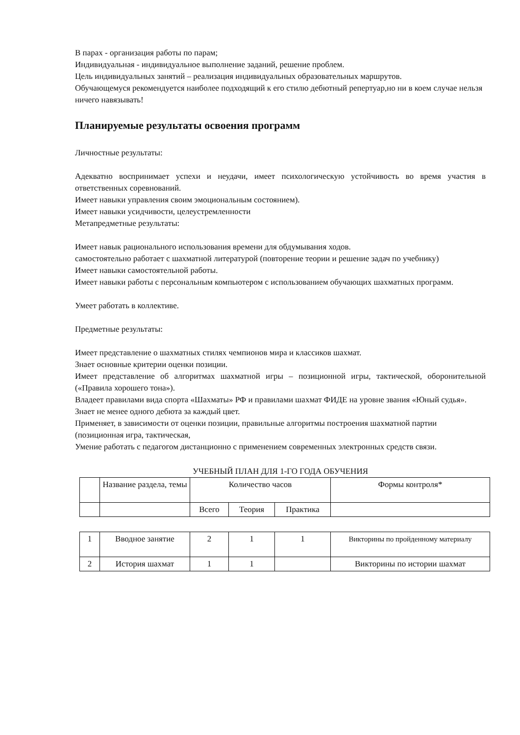В парах - организация работы по парам;
Индивидуальная - индивидуальное выполнение заданий, решение проблем.
Цель индивидуальных занятий – реализация индивидуальных образовательных маршрутов.
Обучающемуся рекомендуется наиболее подходящий к его стилю дебютный репертуар,но ни в коем случае нельзя ничего навязывать!
Планируемые результаты освоения программ
Личностные результаты:
Адекватно воспринимает успехи и неудачи, имеет психологическую устойчивость во время участия в ответственных соревнований.
Имеет навыки управления своим эмоциональным состоянием).
Имеет навыки усидчивости, целеустремленности
Метапредметные результаты:
Имеет навык рационального использования времени для обдумывания ходов.
самостоятельно работает с шахматной литературой (повторение теории и решение задач по учебнику)
Имеет навыки самостоятельной работы.
Имеет навыки работы с персональным компьютером с использованием обучающих шахматных программ.
Умеет работать в коллективе.
Предметные результаты:
Имеет представление о шахматных стилях чемпионов мира и классиков шахмат.
Знает основные критерии оценки позиции.
Имеет представление об алгоритмах шахматной игры – позиционной игры, тактической, оборонительной («Правила хорошего тона»).
Владеет правилами вида спорта «Шахматы» РФ и правилами шахмат ФИДЕ на уровне звания «Юный судья».
Знает не менее одного дебюта за каждый цвет.
Применяет, в зависимости от оценки позиции, правильные алгоритмы построения шахматной партии (позиционная игра, тактическая,
Умение работать с педагогом дистанционно с применением современных электронных средств связи.
УЧЕБНЫЙ ПЛАН ДЛЯ 1-ГО ГОДА ОБУЧЕНИЯ
| | Название раздела, темы | Количество часов | | | Формы контроля* |
| --- | --- | --- | --- | --- | --- |
| | | Всего | Теория | Практика | |
| 1 | Вводное занятие | 2 | 1 | 1 | Викторины по пройденному материалу |
| 2 | История шахмат | 1 | 1 | | Викторины по истории шахмат |